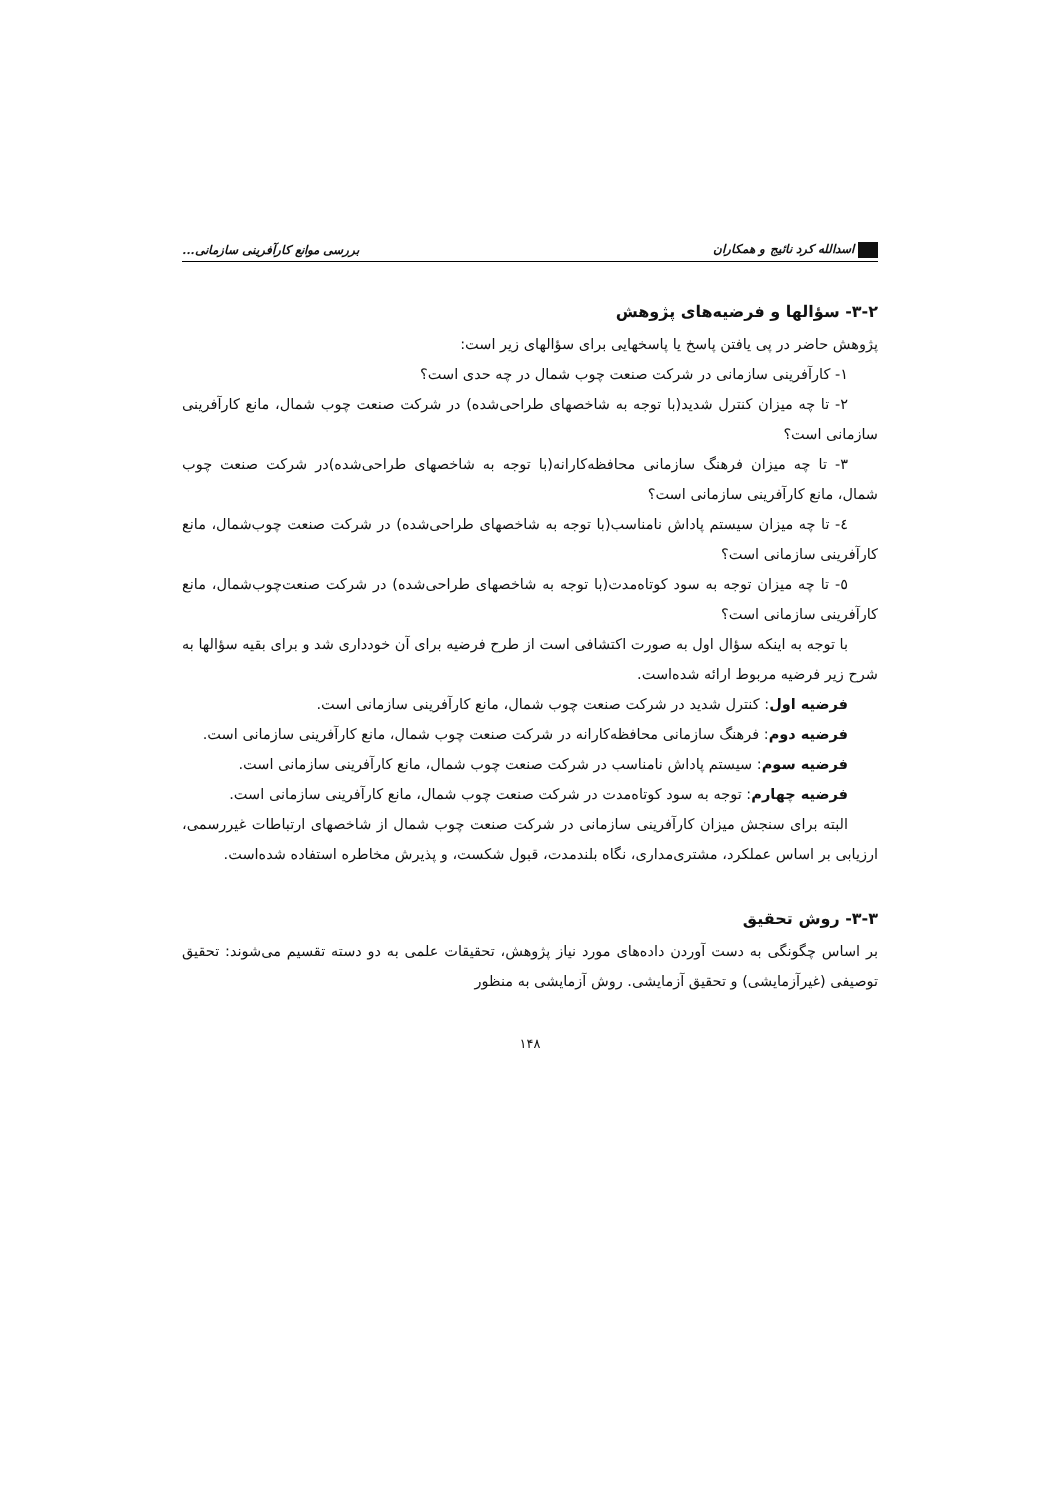اسدالله کرد نائیج و همکاران بررسی موانع کارآفرینی سازمانی...
۳-۲- سؤالها و فرضیه‌های پژوهش
پژوهش حاضر در پی یافتن پاسخ یا پاسخهایی برای سؤالهای زیر است:
۱- کارآفرینی سازمانی در شرکت صنعت چوب شمال در چه حدی است؟
۲- تا چه میزان کنترل شدید(با توجه به شاخصهای طراحی‌شده) در شرکت صنعت چوب شمال، مانع کارآفرینی سازمانی است؟
۳- تا چه میزان فرهنگ سازمانی محافظه‌کارانه(با توجه به شاخصهای طراحی‌شده)در شرکت صنعت چوب شمال، مانع کارآفرینی سازمانی است؟
٤- تا چه میزان سیستم پاداش نامناسب(با توجه به شاخصهای طراحی‌شده) در شرکت صنعت چوب‌شمال، مانع کارآفرینی سازمانی است؟
٥- تا چه میزان توجه به سود کوتاه‌مدت(با توجه به شاخصهای طراحی‌شده) در شرکت صنعت‌چوب‌شمال، مانع کارآفرینی سازمانی است؟
با توجه به اینکه سؤال اول به صورت اکتشافی است از طرح فرضیه برای آن خودداری شد و برای بقیه سؤالها به شرح زیر فرضیه مربوط ارائه شده‌است.
فرضیه اول: کنترل شدید در شرکت صنعت چوب شمال، مانع کارآفرینی سازمانی است.
فرضیه دوم: فرهنگ سازمانی محافظه‌کارانه در شرکت صنعت چوب شمال، مانع کارآفرینی سازمانی است.
فرضیه سوم: سیستم پاداش نامناسب در شرکت صنعت چوب شمال، مانع کارآفرینی سازمانی است.
فرضیه چهارم: توجه به سود کوتاه‌مدت در شرکت صنعت چوب شمال، مانع کارآفرینی سازمانی است.
البته برای سنجش میزان کارآفرینی سازمانی در شرکت صنعت چوب شمال از شاخصهای ارتباطات غیررسمی، ارزیابی بر اساس عملکرد، مشتری‌مداری، نگاه بلندمدت، قبول شکست، و پذیرش مخاطره استفاده شده‌است.
۳-۳- روش تحقیق
بر اساس چگونگی به دست آوردن داده‌های مورد نیاز پژوهش، تحقیقات علمی به دو دسته تقسیم می‌شوند: تحقیق توصیفی (غیرآزمایشی) و تحقیق آزمایشی. روش آزمایشی به منظور
۱۴۸